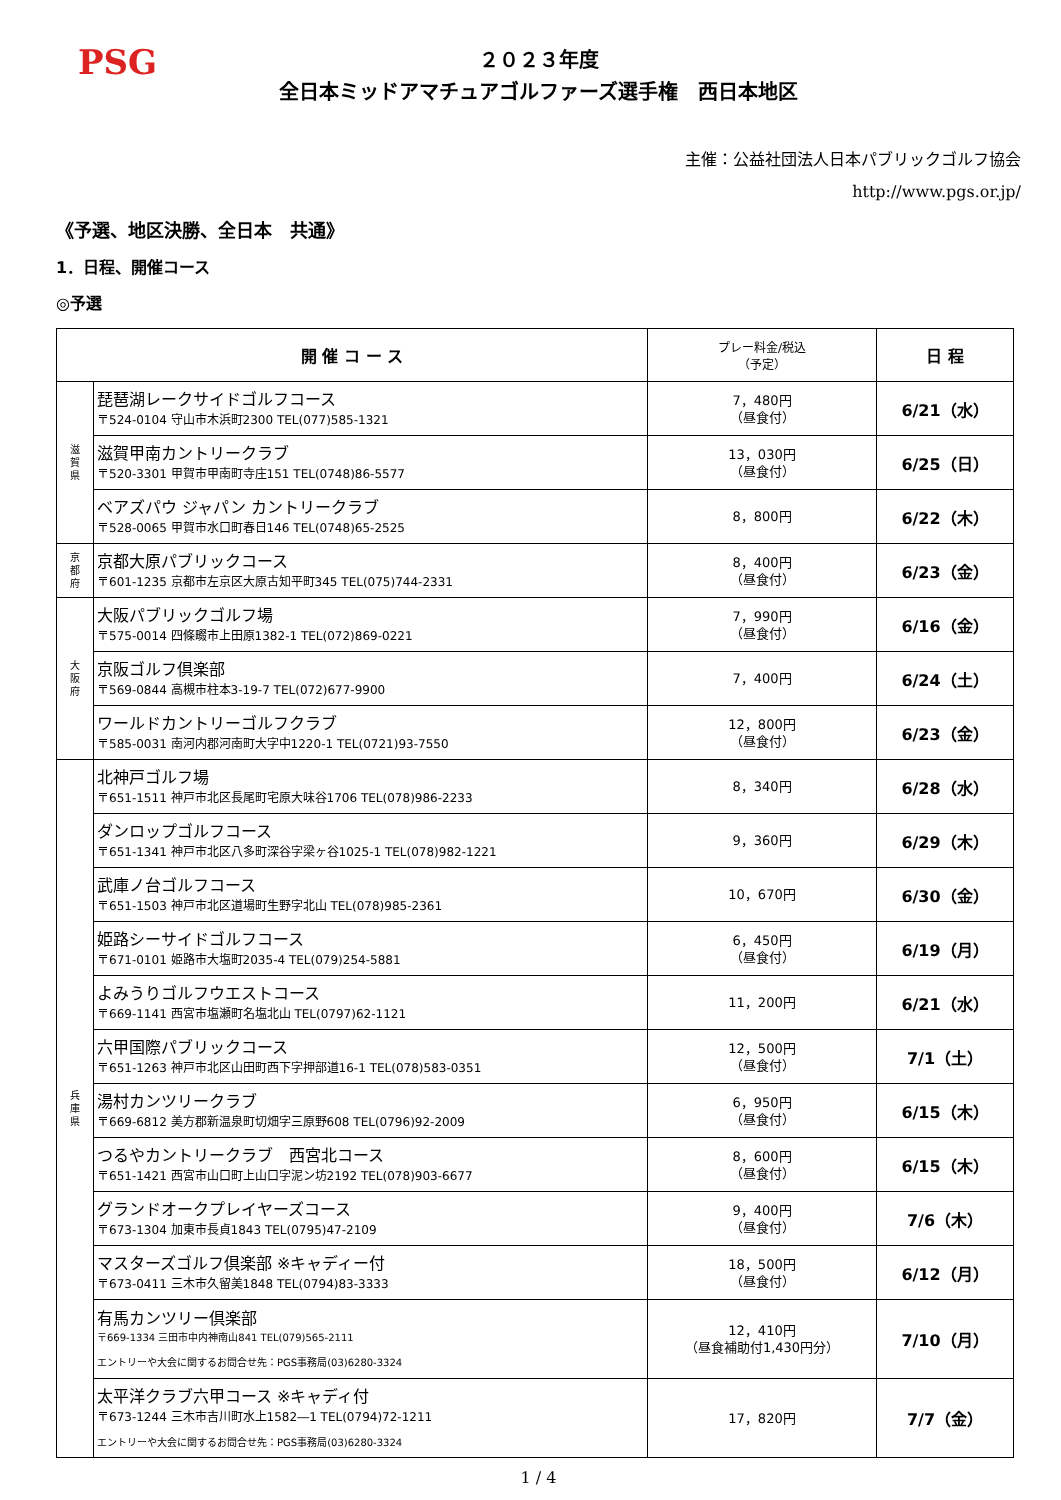PSG
２０２３年度
全日本ミッドアマチュアゴルファーズ選手権　西日本地区
主催：公益社団法人日本パブリックゴルフ協会
http://www.pgs.or.jp/
《予選、地区決勝、全日本　共通》
1．日程、開催コース
◎予選
| 開 催 コ ー ス | | プレー料金/税込 （予定） | 日 程 |
| --- | --- | --- | --- |
| 滋 賀 県 | 琵琶湖レークサイドゴルフコース 〒524-0104 守山市木浜町2300 TEL(077)585-1321 | 7，480円 （昼食付） | 6/21（水） |
| | 滋賀甲南カントリークラブ 〒520-3301 甲賀市甲南町寺庄151 TEL(0748)86-5577 | 13，030円 （昼食付） | 6/25（日） |
| | ベアズパウ ジャパン カントリークラブ 〒528-0065 甲賀市水口町春日146 TEL(0748)65-2525 | 8，800円 | 6/22（木） |
| 京 都 府 | 京都大原パブリックコース 〒601-1235 京都市左京区大原古知平町345 TEL(075)744-2331 | 8，400円 （昼食付） | 6/23（金） |
| 大 阪 府 | 大阪パブリックゴルフ場 〒575-0014 四條畷市上田原1382-1 TEL(072)869-0221 | 7，990円 （昼食付） | 6/16（金） |
| | 京阪ゴルフ倶楽部 〒569-0844 高槻市柱本3-19-7 TEL(072)677-9900 | 7，400円 | 6/24（土） |
| | ワールドカントリーゴルフクラブ 〒585-0031 南河内郡河南町大字中1220-1 TEL(0721)93-7550 | 12，800円 （昼食付） | 6/23（金） |
| 兵 庫 県 | 北神戸ゴルフ場 〒651-1511 神戸市北区長尾町宅原大味谷1706 TEL(078)986-2233 | 8，340円 | 6/28（水） |
| | ダンロップゴルフコース 〒651-1341 神戸市北区八多町深谷字梁ヶ谷1025-1 TEL(078)982-1221 | 9，360円 | 6/29（木） |
| | 武庫ノ台ゴルフコース 〒651-1503 神戸市北区道場町生野字北山 TEL(078)985-2361 | 10，670円 | 6/30（金） |
| | 姫路シーサイドゴルフコース 〒671-0101 姫路市大塩町2035-4 TEL(079)254-5881 | 6，450円 （昼食付） | 6/19（月） |
| | よみうりゴルフウエストコース 〒669-1141 西宮市塩瀬町名塩北山 TEL(0797)62-1121 | 11，200円 | 6/21（水） |
| | 六甲国際パブリックコース 〒651-1263 神戸市北区山田町西下字押部道16-1 TEL(078)583-0351 | 12，500円 （昼食付） | 7/1（土） |
| | 湯村カンツリークラブ 〒669-6812 美方郡新温泉町切畑字三原野608 TEL(0796)92-2009 | 6，950円 （昼食付） | 6/15（木） |
| | つるやカントリークラブ 西宮北コース 〒651-1421 西宮市山口町上山口字泥ン坊2192 TEL(078)903-6677 | 8，600円 （昼食付） | 6/15（木） |
| | グランドオークプレイヤーズコース 〒673-1304 加東市長貞1843 TEL(0795)47-2109 | 9，400円 （昼食付） | 7/6（木） |
| | マスターズゴルフ倶楽部 ※キャディー付 〒673-0411 三木市久留美1848 TEL(0794)83-3333 | 18，500円 （昼食付） | 6/12（月） |
| | 有馬カンツリー倶楽部 〒669-1334 三田市中内神南山841 TEL(079)565-2111 エントリーや大会に関するお問合せ先：PGS事務局(03)6280-3324 | 12，410円 （昼食補助付1,430円分） | 7/10（月） |
| | 太平洋クラブ六甲コース ※キャディ付 〒673-1244 三木市吉川町水上1582―1 TEL(0794)72-1211 エントリーや大会に関するお問合せ先：PGS事務局(03)6280-3324 | 17，820円 | 7/7（金） |
1 / 4